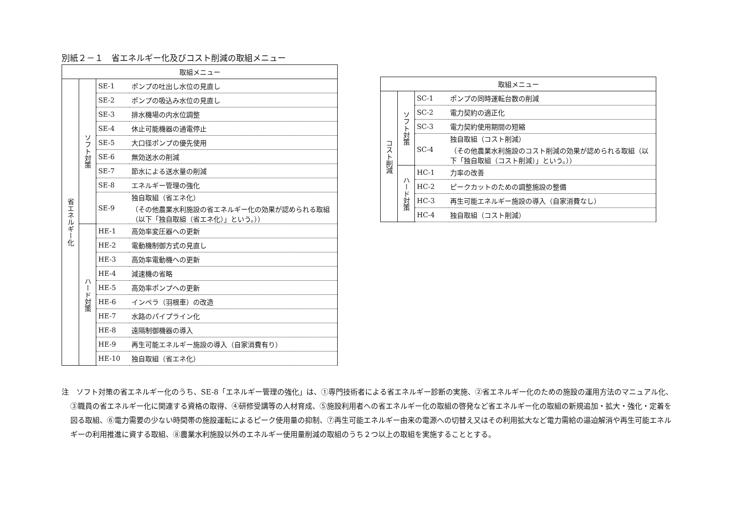別紙２－１　省エネルギー化及びコスト削減の取組メニュー
| 取組メニュー | | | |
| --- | --- | --- | --- |
| 省エネルギー化 | ソフト対策 | SE-1 | ポンプの吐出し水位の見直し |
| | | SE-2 | ポンプの吸込み水位の見直し |
| | | SE-3 | 排水機場の内水位調整 |
| | | SE-4 | 休止可能機器の通電停止 |
| | | SE-5 | 大口径ポンプの優先使用 |
| | | SE-6 | 無効送水の削減 |
| | | SE-7 | 節水による送水量の削減 |
| | | SE-8 | エネルギー管理の強化 |
| | | SE-9 | 独自取組（省エネ化） （その他農業水利施設の省エネルギー化の効果が認められる取組（以下「独自取組（省エネ化）」という。）） |
| | ハード対策 | HE-1 | 高効率変圧器への更新 |
| | | HE-2 | 電動機制御方式の見直し |
| | | HE-3 | 高効率電動機への更新 |
| | | HE-4 | 減速機の省略 |
| | | HE-5 | 高効率ポンプへの更新 |
| | | HE-6 | インペラ（羽根車）の改造 |
| | | HE-7 | 水路のパイプライン化 |
| | | HE-8 | 遠隔制御機器の導入 |
| | | HE-9 | 再生可能エネルギー施設の導入（自家消費有り） |
| | | HE-10 | 独自取組（省エネ化） |
| 取組メニュー | | | |
| --- | --- | --- | --- |
| コスト削減 | ソフト対策 | SC-1 | ポンプの同時運転台数の削減 |
| | | SC-2 | 電力契約の適正化 |
| | | SC-3 | 電力契約使用期間の短縮 |
| | | SC-4 | 独自取組（コスト削減） （その他農業水利施設のコスト削減の効果が認められる取組（以下「独自取組（コスト削減）」という。）） |
| | ハード対策 | HC-1 | 力率の改善 |
| | | HC-2 | ピークカットのための調整施設の整備 |
| | | HC-3 | 再生可能エネルギー施設の導入（自家消費なし） |
| | | HC-4 | 独自取組（コスト削減） |
注　ソフト対策の省エネルギー化のうち、SE-8「エネルギー管理の強化」は、①専門技術者による省エネルギー診断の実施、②省エネルギー化のための施設の運用方法のマニュアル化、③職員の省エネルギー化に関連する資格の取得、④研修受講等の人材育成、⑤施設利用者への省エネルギー化の取組の啓発など省エネルギー化の取組の新規追加・拡大・強化・定着を図る取組、⑥電力需要の少ない時間帯の施設運転によるピーク使用量の抑制、⑦再生可能エネルギー由来の電源への切替え又はその利用拡大など電力需給の逼迫解消や再生可能エネルギーの利用推進に資する取組、⑧農業水利施設以外のエネルギー使用量削減の取組のうち２つ以上の取組を実施することとする。